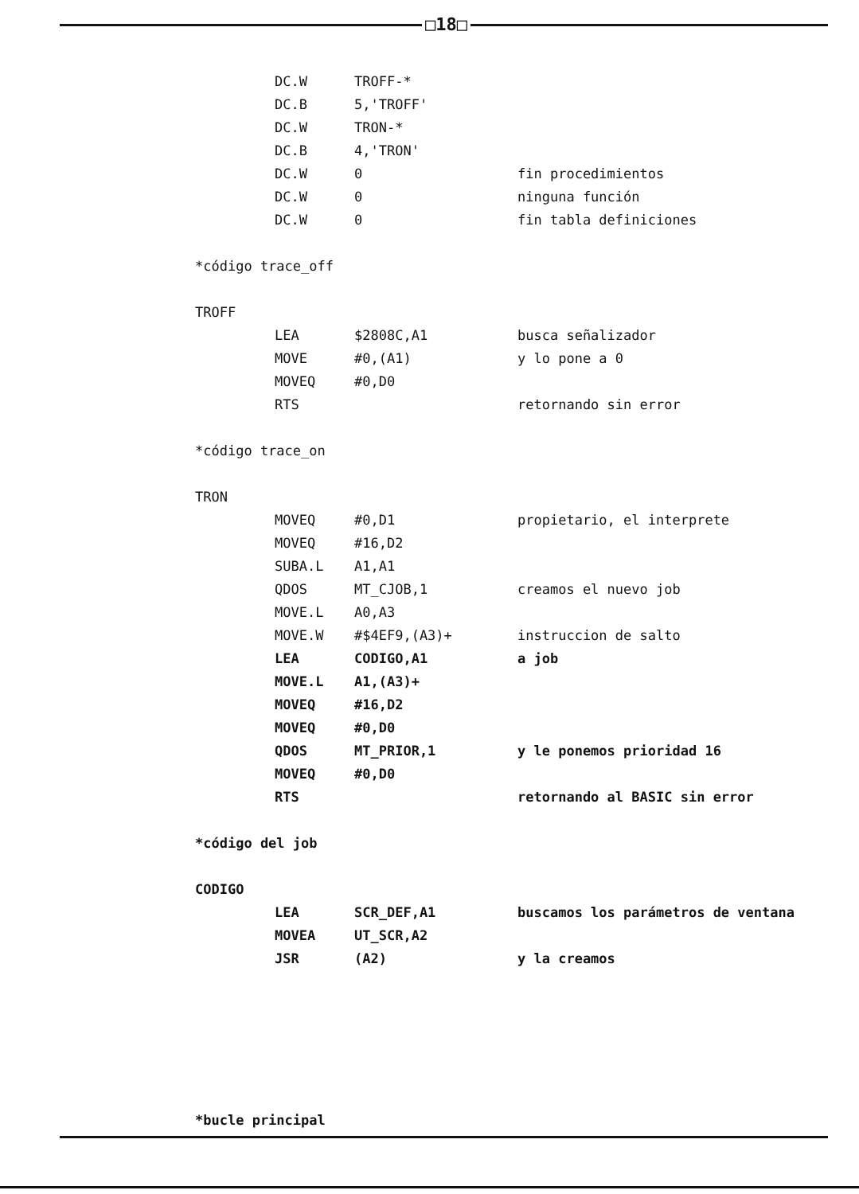□18□
DC.W TROFF-*
DC.B 5,'TROFF'
DC.W TRON-*
DC.B 4,'TRON'
DC.W 0 fin procedimientos
DC.W 0 ninguna función
DC.W 0 fin tabla definiciones
*código trace_off
TROFF
LEA $2808C,A1 busca señalizador
MOVE #0,(A1) y lo pone a 0
MOVEQ #0,D0
RTS retornando sin error
*código trace_on
TRON
MOVEQ #0,D1 propietario, el interprete
MOVEQ #16,D2
SUBA.L A1,A1
QDOS MT_CJOB,1 creamos el nuevo job
MOVE.L A0,A3
MOVE.W #$4EF9,(A3)+ instruccion de salto
LEA CODIGO,A1 a job
MOVE.L A1,(A3)+
MOVEQ #16,D2
MOVEQ #0,D0
QDOS MT_PRIOR,1 y le ponemos prioridad 16
MOVEQ #0,D0
RTS retornando al BASIC sin error
*código del job
CODIGO
LEA SCR_DEF,A1 buscamos los parámetros de ventana
MOVEA UT_SCR,A2
JSR (A2) y la creamos
*bucle principal